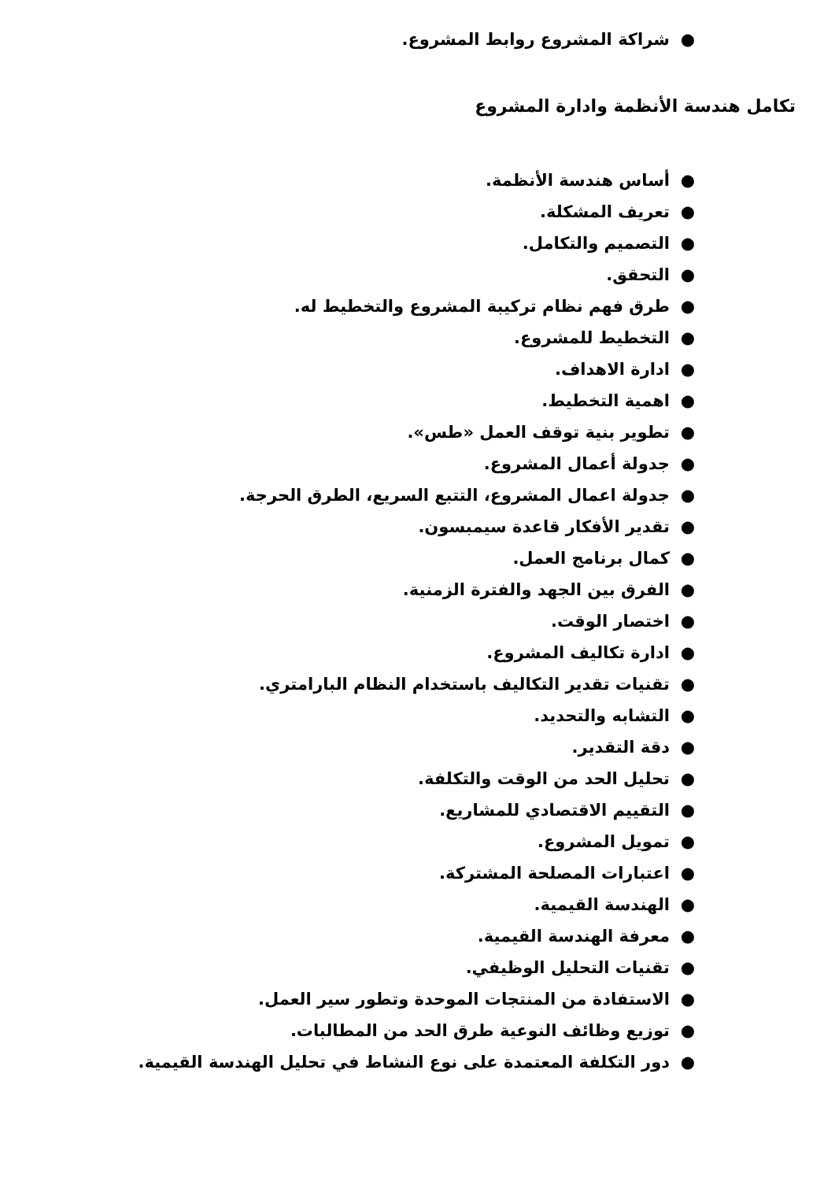● شراكة المشروع روابط المشروع.
تكامل هندسة الأنظمة وادارة المشروع
● أساس هندسة الأنظمة.
● تعريف المشكلة.
● التصميم والتكامل.
● التحقق.
● طرق فهم نظام تركيبة المشروع والتخطيط له.
● التخطيط للمشروع.
● ادارة الاهداف.
● اهمية التخطيط.
● تطوير بنية توقف العمل «طس».
● جدولة أعمال المشروع.
● جدولة اعمال المشروع، التتبع السريع، الطرق الحرجة.
● تقدير الأفكار قاعدة سيمبسون.
● كمال برنامج العمل.
● الفرق بين الجهد والفترة الزمنية.
● اختصار الوقت.
● ادارة تكاليف المشروع.
● تقنيات تقدير التكاليف باستخدام النظام البارامتري.
● التشابه والتحديد.
● دقة التقدير.
● تحليل الحد من الوقت والتكلفة.
● التقييم الاقتصادي للمشاريع.
● تمويل المشروع.
● اعتبارات المصلحة المشتركة.
● الهندسة القيمية.
● معرفة الهندسة القيمية.
● تقنيات التحليل الوظيفي.
● الاستفادة من المنتجات الموحدة وتطور سير العمل.
● توزيع وظائف النوعية طرق الحد من المطالبات.
● دور التكلفة المعتمدة على نوع النشاط في تحليل الهندسة القيمية.